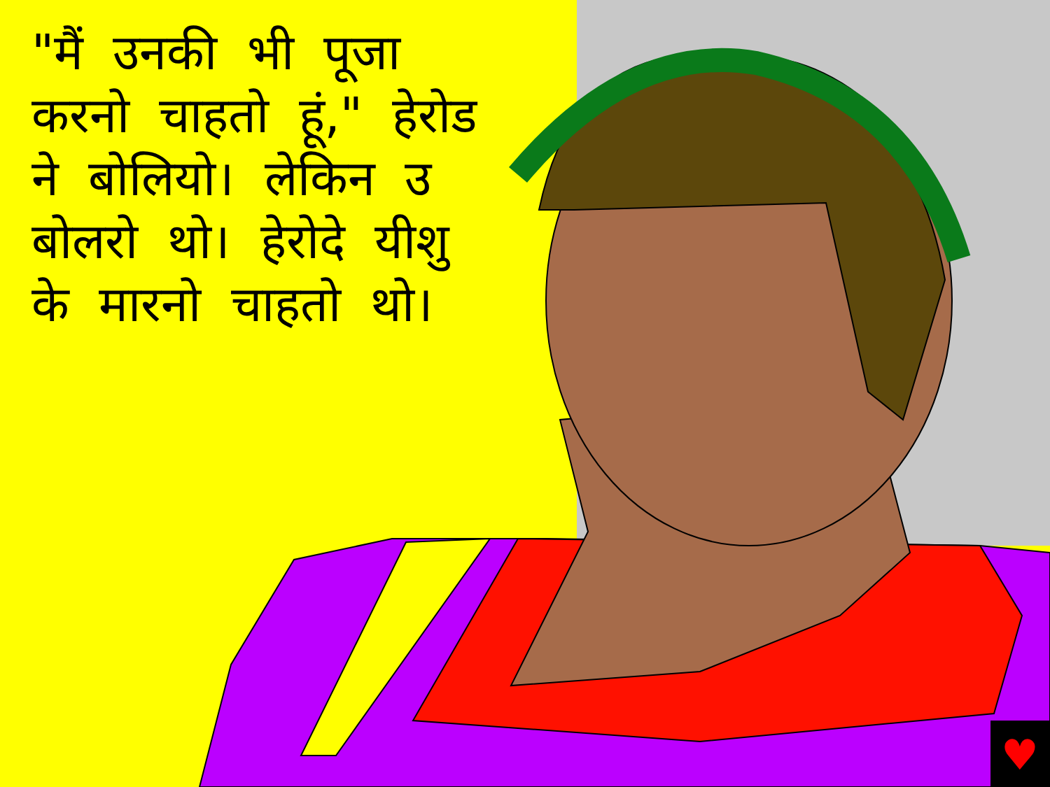♥
"मैं उनकी भी पूजा करनो चाहतो हूं," हेरोड ने बोलियो। लेकिन उ बोलरो थो। हेरोदे यीशु के मारनो चाहतो थो।